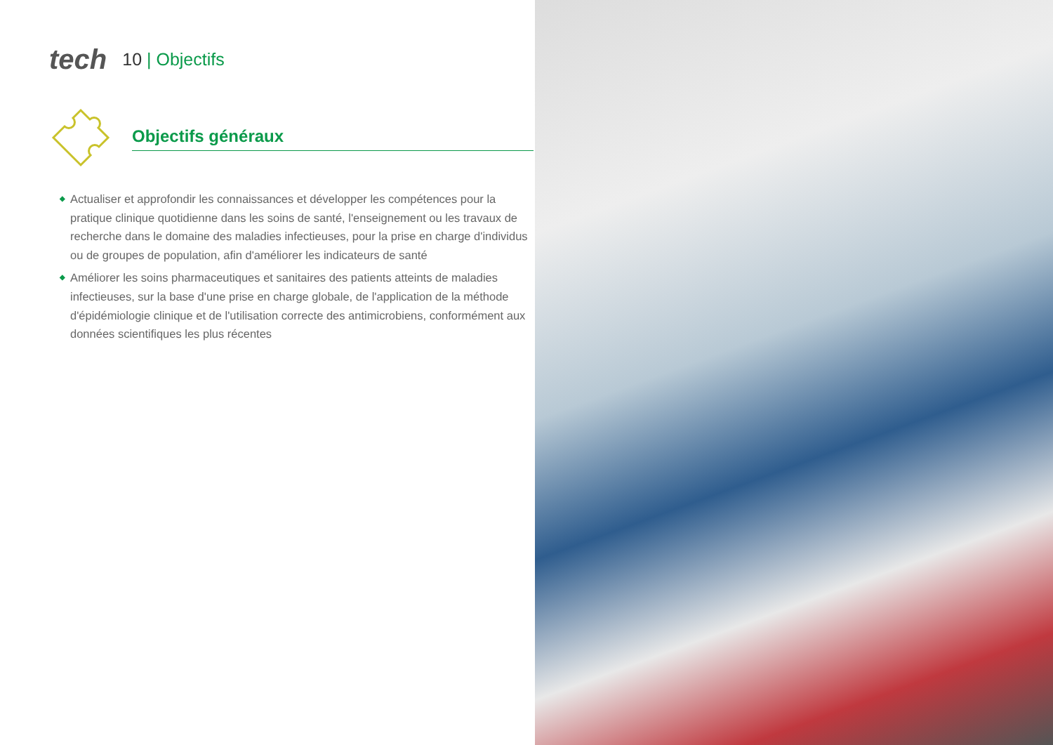tech
10 | Objectifs
Objectifs généraux
◆ Actualiser et approfondir les connaissances et développer les compétences pour la pratique clinique quotidienne dans les soins de santé, l'enseignement ou les travaux de recherche dans le domaine des maladies infectieuses, pour la prise en charge d'individus ou de groupes de population, afin d'améliorer les indicateurs de santé
◆ Améliorer les soins pharmaceutiques et sanitaires des patients atteints de maladies infectieuses, sur la base d'une prise en charge globale, de l'application de la méthode d'épidémiologie clinique et de l'utilisation correcte des antimicrobiens, conformément aux données scientifiques les plus récentes